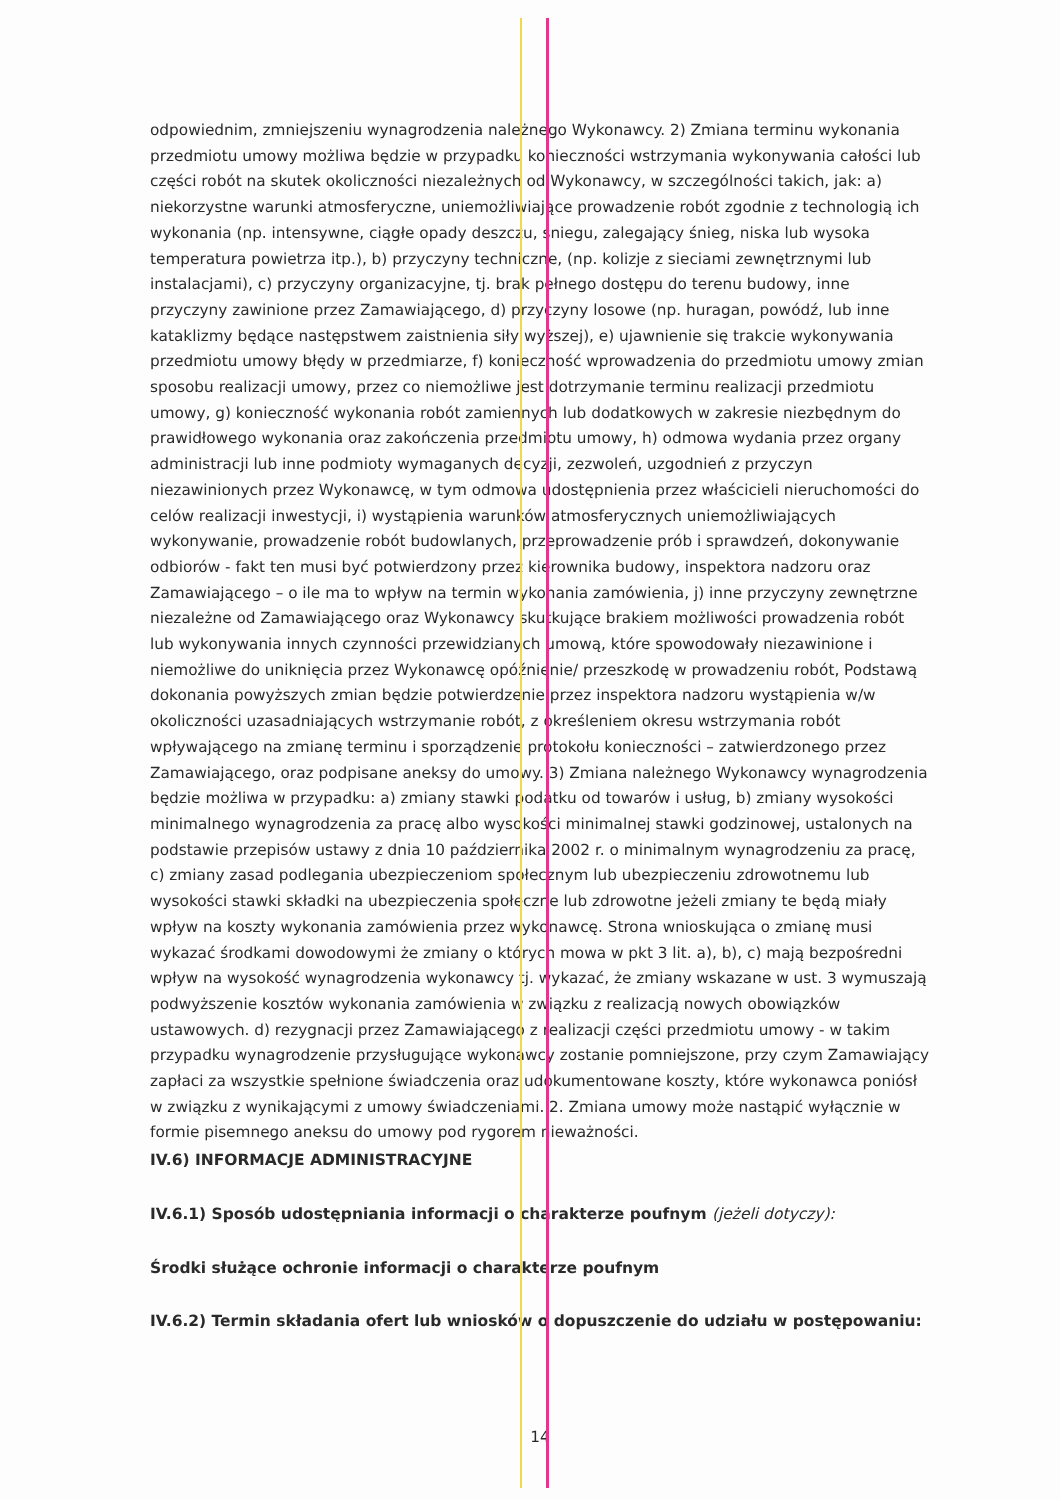odpowiednim, zmniejszeniu wynagrodzenia należnego Wykonawcy. 2) Zmiana terminu wykonania przedmiotu umowy możliwa będzie w przypadku konieczności wstrzymania wykonywania całości lub części robót na skutek okoliczności niezależnych od Wykonawcy, w szczególności takich, jak: a) niekorzystne warunki atmosferyczne, uniemożliwiające prowadzenie robót zgodnie z technologią ich wykonania (np. intensywne, ciągłe opady deszczu, śniegu, zalegający śnieg, niska lub wysoka temperatura powietrza itp.), b) przyczyny techniczne, (np. kolizje z sieciami zewnętrznymi lub instalacjami), c) przyczyny organizacyjne, tj. brak pełnego dostępu do terenu budowy, inne przyczyny zawinione przez Zamawiającego, d) przyczyny losowe (np. huragan, powódź, lub inne kataklizmy będące następstwem zaistnienia siły wyższej), e) ujawnienie się trakcie wykonywania przedmiotu umowy błędy w przedmiarze, f) konieczność wprowadzenia do przedmiotu umowy zmian sposobu realizacji umowy, przez co niemożliwe jest dotrzymanie terminu realizacji przedmiotu umowy, g) konieczność wykonania robót zamiennych lub dodatkowych w zakresie niezbędnym do prawidłowego wykonania oraz zakończenia przedmiotu umowy, h) odmowa wydania przez organy administracji lub inne podmioty wymaganych decyzji, zezwoleń, uzgodnień z przyczyn niezawinionych przez Wykonawcę, w tym odmowa udostępnienia przez właścicieli nieruchomości do celów realizacji inwestycji, i) wystąpienia warunków atmosferycznych uniemożliwiających wykonywanie, prowadzenie robót budowlanych, przeprowadzenie prób i sprawdzeń, dokonywanie odbiorów - fakt ten musi być potwierdzony przez kierownika budowy, inspektora nadzoru oraz Zamawiającego – o ile ma to wpływ na termin wykonania zamówienia, j) inne przyczyny zewnętrzne niezależne od Zamawiającego oraz Wykonawcy skutkujące brakiem możliwości prowadzenia robót lub wykonywania innych czynności przewidzianych umową, które spowodowały niezawinione i niemożliwe do uniknięcia przez Wykonawcę opóźnienie/ przeszkodę w prowadzeniu robót, Podstawą dokonania powyższych zmian będzie potwierdzenie przez inspektora nadzoru wystąpienia w/w okoliczności uzasadniających wstrzymanie robót, z określeniem okresu wstrzymania robót wpływającego na zmianę terminu i sporządzenie protokołu konieczności – zatwierdzonego przez Zamawiającego, oraz podpisane aneksy do umowy. 3) Zmiana należnego Wykonawcy wynagrodzenia będzie możliwa w przypadku: a) zmiany stawki podatku od towarów i usług, b) zmiany wysokości minimalnego wynagrodzenia za pracę albo wysokości minimalnej stawki godzinowej, ustalonych na podstawie przepisów ustawy z dnia 10 października 2002 r. o minimalnym wynagrodzeniu za pracę, c) zmiany zasad podlegania ubezpieczeniom społecznym lub ubezpieczeniu zdrowotnemu lub wysokości stawki składki na ubezpieczenia społeczne lub zdrowotne jeżeli zmiany te będą miały wpływ na koszty wykonania zamówienia przez wykonawcę. Strona wnioskująca o zmianę musi wykazać środkami dowodowymi że zmiany o których mowa w pkt 3 lit. a), b), c) mają bezpośredni wpływ na wysokość wynagrodzenia wykonawcy tj. wykazać, że zmiany wskazane w ust. 3 wymuszają podwyższenie kosztów wykonania zamówienia w związku z realizacją nowych obowiązków ustawowych. d) rezygnacji przez Zamawiającego z realizacji części przedmiotu umowy - w takim przypadku wynagrodzenie przysługujące wykonawcy zostanie pomniejszone, przy czym Zamawiający zapłaci za wszystkie spełnione świadczenia oraz udokumentowane koszty, które wykonawca poniósł w związku z wynikającymi z umowy świadczeniami. 2. Zmiana umowy może nastąpić wyłącznie w formie pisemnego aneksu do umowy pod rygorem nieważności.
IV.6) INFORMACJE ADMINISTRACYJNE
IV.6.1) Sposób udostępniania informacji o charakterze poufnym (jeżeli dotyczy):
Środki służące ochronie informacji o charakterze poufnym
IV.6.2) Termin składania ofert lub wniosków o dopuszczenie do udziału w postępowaniu:
14